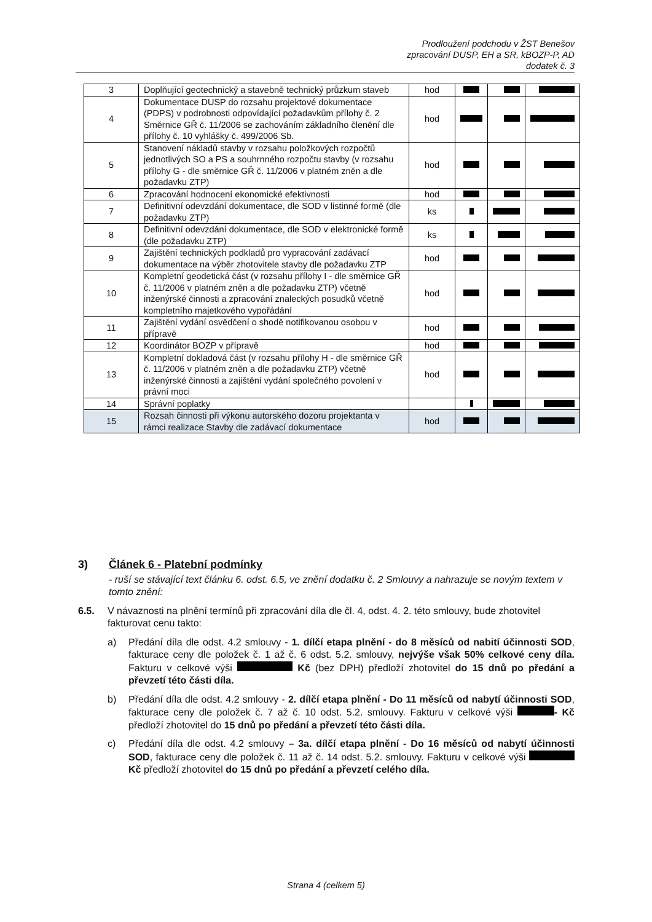Prodloužení podchodu v ŽST Benešov
zpracování DUSP, EH a SR, kBOZP-P, AD
dodatek č. 3
| 3 | Doplňující geotechnický a stavebně technický průzkum staveb | hod | | | |
| 4 | Dokumentace DUSP do rozsahu projektové dokumentace (PDPS) v podrobnosti odpovídající požadavkům přílohy č. 2 Směrnice GŘ č. 11/2006 se zachováním základního členění dle přílohy č. 10 vyhlášky č. 499/2006 Sb. | hod | | | |
| 5 | Stanovení nákladů stavby v rozsahu položkových rozpočtů jednotlivých SO a PS a souhrnného rozpočtu stavby (v rozsahu přílohy G - dle směrnice GŘ č. 11/2006 v platném zněn a dle požadavku ZTP) | hod | | | |
| 6 | Zpracování hodnocení ekonomické efektivnosti | hod | | | |
| 7 | Definitivní odevzdání dokumentace, dle SOD v listinné formě (dle požadavku ZTP) | ks | | | |
| 8 | Definitivní odevzdání dokumentace, dle SOD v elektronické formě (dle požadavku ZTP) | ks | | | |
| 9 | Zajištění technických podkladů pro vypracování zadávací dokumentace na výběr zhotovitele stavby dle požadavku ZTP | hod | | | |
| 10 | Kompletní geodetická část (v rozsahu přílohy I - dle směrnice GŘ č. 11/2006 v platném zněn a dle požadavku ZTP) včetně inženýrské činnosti a zpracování znaleckých posudků včetně kompletního majetkového vypořádání | hod | | | |
| 11 | Zajištění vydání osvědčení o shodě notifikovanou osobou v přípravě | hod | | | |
| 12 | Koordinátor BOZP v přípravě | hod | | | |
| 13 | Kompletní dokladová část (v rozsahu přílohy H - dle směrnice GŘ č. 11/2006 v platném zněn a dle požadavku ZTP) včetně inženýrské činnosti a zajištění vydání společného povolení v právní moci | hod | | | |
| 14 | Správní poplatky | | | | |
| 15 | Rozsah činnosti při výkonu autorského dozoru projektanta v rámci realizace Stavby dle zadávací dokumentace | hod | | | |
3) Článek 6 - Platební podmínky
- ruší se stávající text článku 6. odst. 6.5, ve znění dodatku č. 2 Smlouvy a nahrazuje se novým textem v tomto znění:
6.5. V návaznosti na plnění termínů při zpracování díla dle čl. 4, odst. 4. 2. této smlouvy, bude zhotovitel fakturovat cenu takto:
a) Předání díla dle odst. 4.2 smlouvy - 1. dílčí etapa plnění - do 8 měsíců od nabití účinnosti SOD, fakturace ceny dle položek č. 1 až č. 6 odst. 5.2. smlouvy, nejvýše však 50% celkové ceny díla. Fakturu v celkové výši Kč (bez DPH) předloží zhotovitel do 15 dnů po předání a převzetí této části díla.
b) Předání díla dle odst. 4.2 smlouvy - 2. dílčí etapa plnění - Do 11 měsíců od nabytí účinnosti SOD, fakturace ceny dle položek č. 7 až č. 10 odst. 5.2. smlouvy. Fakturu v celkové výši - Kč předloží zhotovitel do 15 dnů po předání a převzetí této části díla.
c) Předání díla dle odst. 4.2 smlouvy – 3a. dílčí etapa plnění - Do 16 měsíců od nabytí účinnosti SOD, fakturace ceny dle položek č. 11 až č. 14 odst. 5.2. smlouvy. Fakturu v celkové výši Kč předloží zhotovitel do 15 dnů po předání a převzetí celého díla.
Strana 4 (celkem 5)